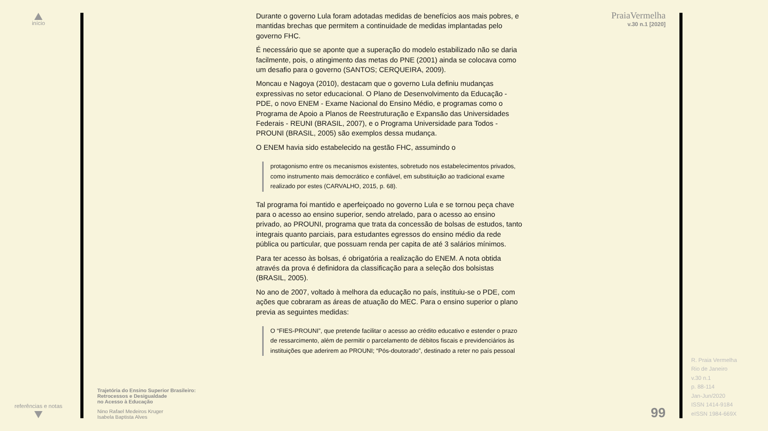início
referências e notas
Trajetória do Ensino Superior Brasileiro:
Retrocessos e Desigualdade
no Acesso à Educação
Nino Rafael Medeiros Kruger
Isabela Baptista Alves
Durante o governo Lula foram adotadas medidas de benefícios aos mais pobres, e mantidas brechas que permitem a continuidade de medidas implantadas pelo governo FHC.
É necessário que se aponte que a superação do modelo estabilizado não se daria facilmente, pois, o atingimento das metas do PNE (2001) ainda se colocava como um desafio para o governo (SANTOS; CERQUEIRA, 2009).
Moncau e Nagoya (2010), destacam que o governo Lula definiu mudanças expressivas no setor educacional. O Plano de Desenvolvimento da Educação - PDE, o novo ENEM - Exame Nacional do Ensino Médio, e programas como o Programa de Apoio a Planos de Reestruturação e Expansão das Universidades Federais - REUNI (BRASIL, 2007), e o Programa Universidade para Todos - PROUNI (BRASIL, 2005) são exemplos dessa mudança.
O ENEM havia sido estabelecido na gestão FHC, assumindo o
protagonismo entre os mecanismos existentes, sobretudo nos estabelecimentos privados, como instrumento mais democrático e confiável, em substituição ao tradicional exame realizado por estes (CARVALHO, 2015, p. 68).
Tal programa foi mantido e aperfeiçoado no governo Lula e se tornou peça chave para o acesso ao ensino superior, sendo atrelado, para o acesso ao ensino privado, ao PROUNI, programa que trata da concessão de bolsas de estudos, tanto integrais quanto parciais, para estudantes egressos do ensino médio da rede pública ou particular, que possuam renda per capita de até 3 salários mínimos.
Para ter acesso às bolsas, é obrigatória a realização do ENEM. A nota obtida através da prova é definidora da classificação para a seleção dos bolsistas (BRASIL, 2005).
No ano de 2007, voltado à melhora da educação no país, instituiu-se o PDE, com ações que cobraram as áreas de atuação do MEC. Para o ensino superior o plano previa as seguintes medidas:
O “FIES-PROUNI”, que pretende facilitar o acesso ao crédito educativo e estender o prazo de ressarcimento, além de permitir o parcelamento de débitos fiscais e previdenciários às instituições que aderirem ao PROUNI; “Pós-doutorado”, destinado a reter no país pessoal
PraiaVermelha
v.30 n.1 [2020]
99
R. Praia Vermelha
Rio de Janeiro
v.30 n.1
p. 88-114
Jan-Jun/2020
ISSN 1414-9184
eISSN 1984-669X